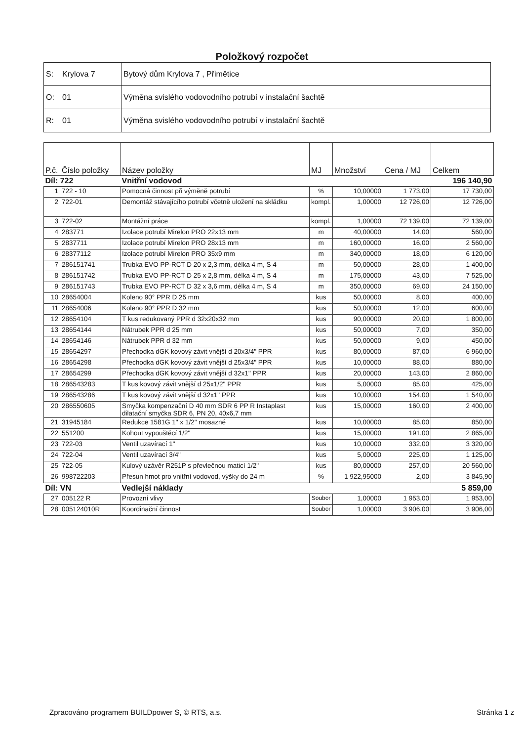Položkový rozpočet
| S: | Krylova 7 | Bytový dům Krylova 7 , Přimětice |
| O: | 01 | Výměna svislého vodovodního potrubí v instalační šachtě |
| R: | 01 | Výměna svislého vodovodního potrubí v instalační šachtě |
| P.č. | Číslo položky | Název položky | MJ | Množství | Cena / MJ | Celkem |
| --- | --- | --- | --- | --- | --- | --- |
| Díl: 722 | | Vnitřní vodovod | | | | 196 140,90 |
| 1 | 722 - 10 | Pomocná činnost při výměně potrubí | % | 10,00000 | 1 773,00 | 17 730,00 |
| 2 | 722-01 | Demontáž stávajícího potrubí včetně uložení na skládku | kompl. | 1,00000 | 12 726,00 | 12 726,00 |
| 3 | 722-02 | Montážní práce | kompl. | 1,00000 | 72 139,00 | 72 139,00 |
| 4 | 283771 | Izolace potrubí Mirelon PRO 22x13 mm | m | 40,00000 | 14,00 | 560,00 |
| 5 | 2837711 | Izolace potrubí Mirelon PRO 28x13 mm | m | 160,00000 | 16,00 | 2 560,00 |
| 6 | 28377112 | Izolace potrubí Mirelon PRO 35x9 mm | m | 340,00000 | 18,00 | 6 120,00 |
| 7 | 286151741 | Trubka EVO PP-RCT D 20 x 2,3 mm, délka 4 m, S 4 | m | 50,00000 | 28,00 | 1 400,00 |
| 8 | 286151742 | Trubka EVO PP-RCT D 25 x 2,8 mm, délka 4 m, S 4 | m | 175,00000 | 43,00 | 7 525,00 |
| 9 | 286151743 | Trubka EVO PP-RCT D 32 x 3,6 mm, délka 4 m, S 4 | m | 350,00000 | 69,00 | 24 150,00 |
| 10 | 28654004 | Koleno 90° PPR D 25 mm | kus | 50,00000 | 8,00 | 400,00 |
| 11 | 28654006 | Koleno 90° PPR D 32 mm | kus | 50,00000 | 12,00 | 600,00 |
| 12 | 28654104 | T kus redukovaný PPR d 32x20x32 mm | kus | 90,00000 | 20,00 | 1 800,00 |
| 13 | 28654144 | Nátrubek PPR d 25 mm | kus | 50,00000 | 7,00 | 350,00 |
| 14 | 28654146 | Nátrubek PPR d 32 mm | kus | 50,00000 | 9,00 | 450,00 |
| 15 | 28654297 | Přechodka dGK kovový závit vnější d 20x3/4" PPR | kus | 80,00000 | 87,00 | 6 960,00 |
| 16 | 28654298 | Přechodka dGK kovový závit vnější d 25x3/4" PPR | kus | 10,00000 | 88,00 | 880,00 |
| 17 | 28654299 | Přechodka dGK kovový závit vnější d 32x1" PPR | kus | 20,00000 | 143,00 | 2 860,00 |
| 18 | 286543283 | T kus kovový závit vnější d 25x1/2" PPR | kus | 5,00000 | 85,00 | 425,00 |
| 19 | 286543286 | T kus kovový závit vnější d 32x1" PPR | kus | 10,00000 | 154,00 | 1 540,00 |
| 20 | 286550605 | Smyčka kompenzační D 40 mm SDR 6 PP R Instaplast dilatační smyčka SDR 6, PN 20, 40x6,7 mm | kus | 15,00000 | 160,00 | 2 400,00 |
| 21 | 31945184 | Redukce 1581G 1" x 1/2" mosazné | kus | 10,00000 | 85,00 | 850,00 |
| 22 | 551200 | Kohout vypouštěcí 1/2" | kus | 15,00000 | 191,00 | 2 865,00 |
| 23 | 722-03 | Ventil uzavírací 1" | kus | 10,00000 | 332,00 | 3 320,00 |
| 24 | 722-04 | Ventil uzavírací 3/4" | kus | 5,00000 | 225,00 | 1 125,00 |
| 25 | 722-05 | Kulový uzávěr R251P s převlečnou maticí 1/2" | kus | 80,00000 | 257,00 | 20 560,00 |
| 26 | 998722203 | Přesun hmot pro vnitřní vodovod, výšky do 24 m | % | 1 922,95000 | 2,00 | 3 845,90 |
| Díl: VN | | Vedlejší náklady | | | | 5 859,00 |
| 27 | 005122 R | Provozní vlivy | Soubor | 1,00000 | 1 953,00 | 1 953,00 |
| 28 | 005124010R | Koordinační činnost | Soubor | 1,00000 | 3 906,00 | 3 906,00 |
Zpracováno programem BUILDpower S, © RTS, a.s. Stránka 1 z